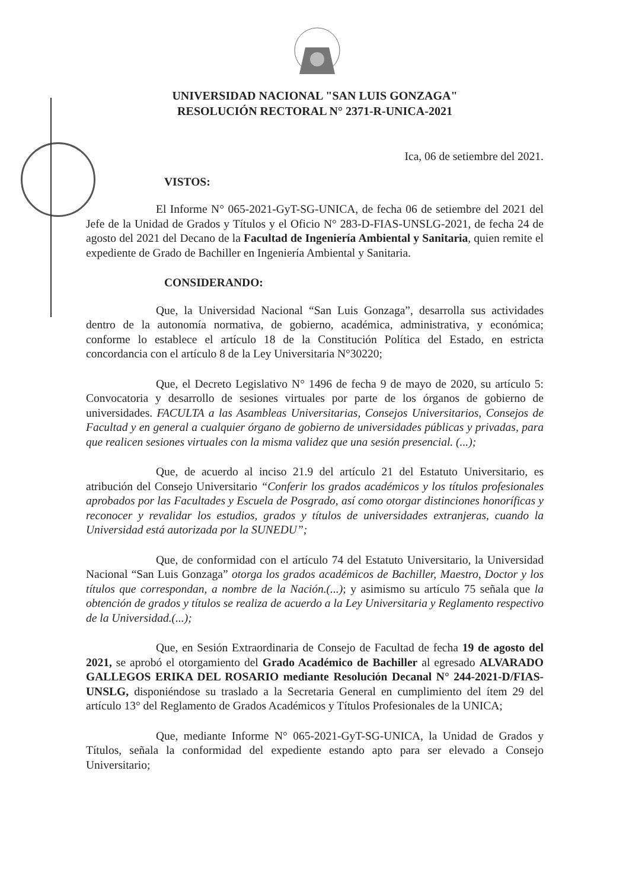UNIVERSIDAD NACIONAL "SAN LUIS GONZAGA"
RESOLUCIÓN RECTORAL N° 2371-R-UNICA-2021
Ica, 06 de setiembre del 2021.
VISTOS:
El Informe N° 065-2021-GyT-SG-UNICA, de fecha 06 de setiembre del 2021 del Jefe de la Unidad de Grados y Títulos y el Oficio N° 283-D-FIAS-UNSLG-2021, de fecha 24 de agosto del 2021 del Decano de la Facultad de Ingeniería Ambiental y Sanitaria, quien remite el expediente de Grado de Bachiller en Ingeniería Ambiental y Sanitaria.
CONSIDERANDO:
Que, la Universidad Nacional “San Luis Gonzaga”, desarrolla sus actividades dentro de la autonomía normativa, de gobierno, académica, administrativa, y económica; conforme lo establece el artículo 18 de la Constitución Política del Estado, en estricta concordancia con el artículo 8 de la Ley Universitaria N°30220;
Que, el Decreto Legislativo N° 1496 de fecha 9 de mayo de 2020, su artículo 5: Convocatoria y desarrollo de sesiones virtuales por parte de los órganos de gobierno de universidades. FACULTA a las Asambleas Universitarias, Consejos Universitarios, Consejos de Facultad y en general a cualquier órgano de gobierno de universidades públicas y privadas, para que realicen sesiones virtuales con la misma validez que una sesión presencial. (...);
Que, de acuerdo al inciso 21.9 del artículo 21 del Estatuto Universitario, es atribución del Consejo Universitario “Conferir los grados académicos y los títulos profesionales aprobados por las Facultades y Escuela de Posgrado, así como otorgar distinciones honoríficas y reconocer y revalidar los estudios, grados y títulos de universidades extranjeras, cuando la Universidad está autorizada por la SUNEDU”;
Que, de conformidad con el artículo 74 del Estatuto Universitario, la Universidad Nacional “San Luis Gonzaga” otorga los grados académicos de Bachiller, Maestro, Doctor y los títulos que correspondan, a nombre de la Nación.(...); y asimismo su artículo 75 señala que la obtención de grados y títulos se realiza de acuerdo a la Ley Universitaria y Reglamento respectivo de la Universidad.(...);
Que, en Sesión Extraordinaria de Consejo de Facultad de fecha 19 de agosto del 2021, se aprobó el otorgamiento del Grado Académico de Bachiller al egresado ALVARADO GALLEGOS ERIKA DEL ROSARIO mediante Resolución Decanal N° 244-2021-D/FIAS-UNSLG, disponiéndose su traslado a la Secretaria General en cumplimiento del ítem 29 del artículo 13° del Reglamento de Grados Académicos y Títulos Profesionales de la UNICA;
Que, mediante Informe N° 065-2021-GyT-SG-UNICA, la Unidad de Grados y Títulos, señala la conformidad del expediente estando apto para ser elevado a Consejo Universitario;